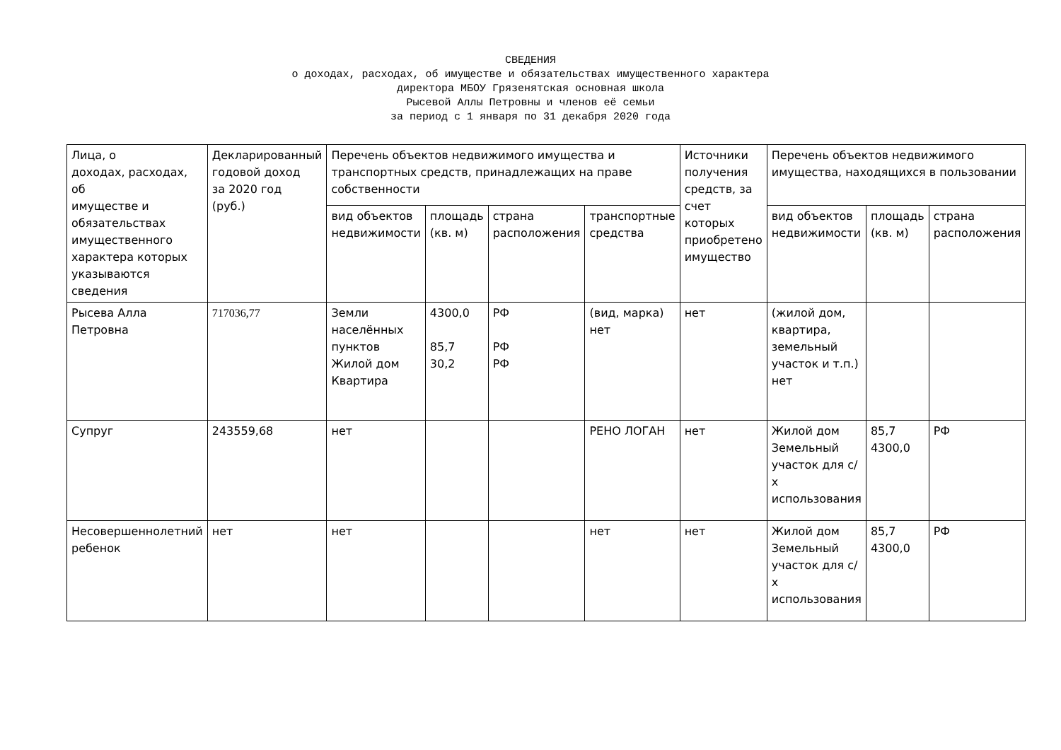СВЕДЕНИЯ
о доходах, расходах, об имуществе и обязательствах имущественного характера
директора МБОУ Грязенятская основная школа
Рысевой Аллы Петровны и членов её семьи
за период с 1 января по 31 декабря 2020 года
| Лица, о доходах, расходах, об имуществе и обязательствах имущественного характера которых указываются сведения | Декларированный годовой доход за 2020 год (руб.) | Перечень объектов недвижимого имущества и транспортных средств, принадлежащих на праве собственности | | | | Источники получения средств, за счет которых приобретено имущество | Перечень объектов недвижимого имущества, находящихся в пользовании | | |
| --- | --- | --- | --- | --- | --- | --- | --- | --- | --- |
| | | вид объектов недвижимости | площадь (кв. м) | страна расположения | транспортные средства | | вид объектов недвижимости | площадь (кв. м) | страна расположения |
| Рысева Алла Петровна | 717036,77 | Земли населённых пунктов Жилой дом Квартира | 4300,0 85,7 30,2 | РФ РФ РФ | (вид, марка) нет | нет | (жилой дом, квартира, земельный участок и т.п.) нет | | |
| Супруг | 243559,68 | нет | | | РЕНО ЛОГАН | нет | Жилой дом Земельный участок для с/х использования | 85,7 4300,0 | РФ |
| Несовершеннолетний ребенок | нет | нет | | | нет | нет | Жилой дом Земельный участок для с/х использования | 85,7 4300,0 | РФ |